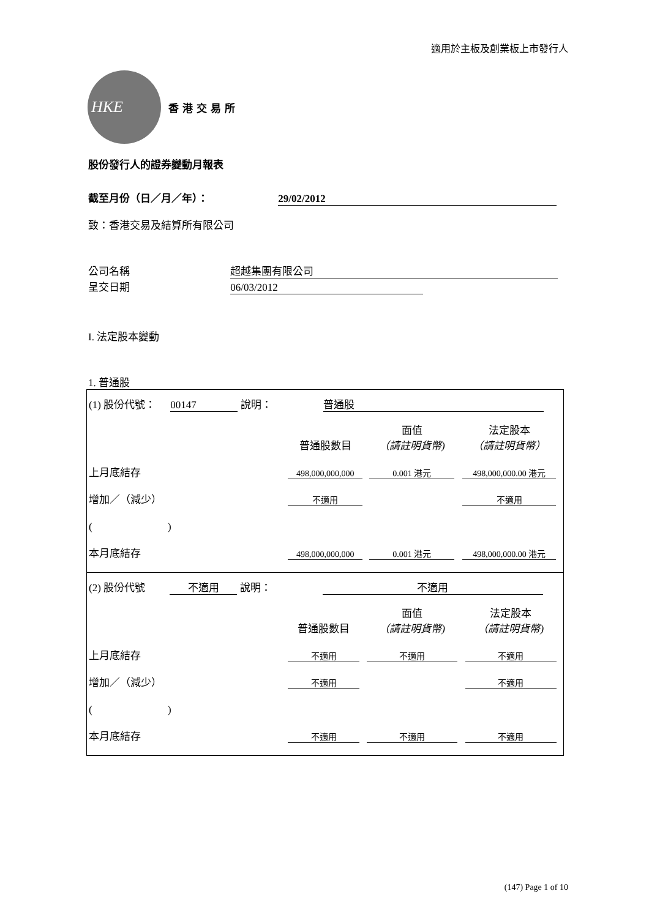適用於主板及創業板上市發行人
HKE
香港交易所
股份發行人的證券變動月報表
截至月份（日／月／年）： 29/02/2012
致：香港交易及結算所有限公司
公司名稱 超越集團有限公司
呈交日期 06/03/2012
I. 法定股本變動
1. 普通股
(1) 股份代號： 00147 說明： 普通股
| | 普通股數目 | 面值 （請註明貨幣) | 法定股本 （請註明貨幣） |
| 上月底結存 | 498,000,000,000 | 0.001 港元 | 498,000,000.00 港元 |
| 增加／（減少） | 不適用 | | 不適用 |
| ( ) | | | |
| 本月底結存 | 498,000,000,000 | 0.001 港元 | 498,000,000.00 港元 |
(2) 股份代號 不適用 說明： 不適用
| | 普通股數目 | 面值 （請註明貨幣) | 法定股本 （請註明貨幣) |
| 上月底結存 | 不適用 | 不適用 | 不適用 |
| 增加／（減少） | 不適用 | | 不適用 |
| ( ) | | | |
| 本月底結存 | 不適用 | 不適用 | 不適用 |
(147) Page 1 of 10